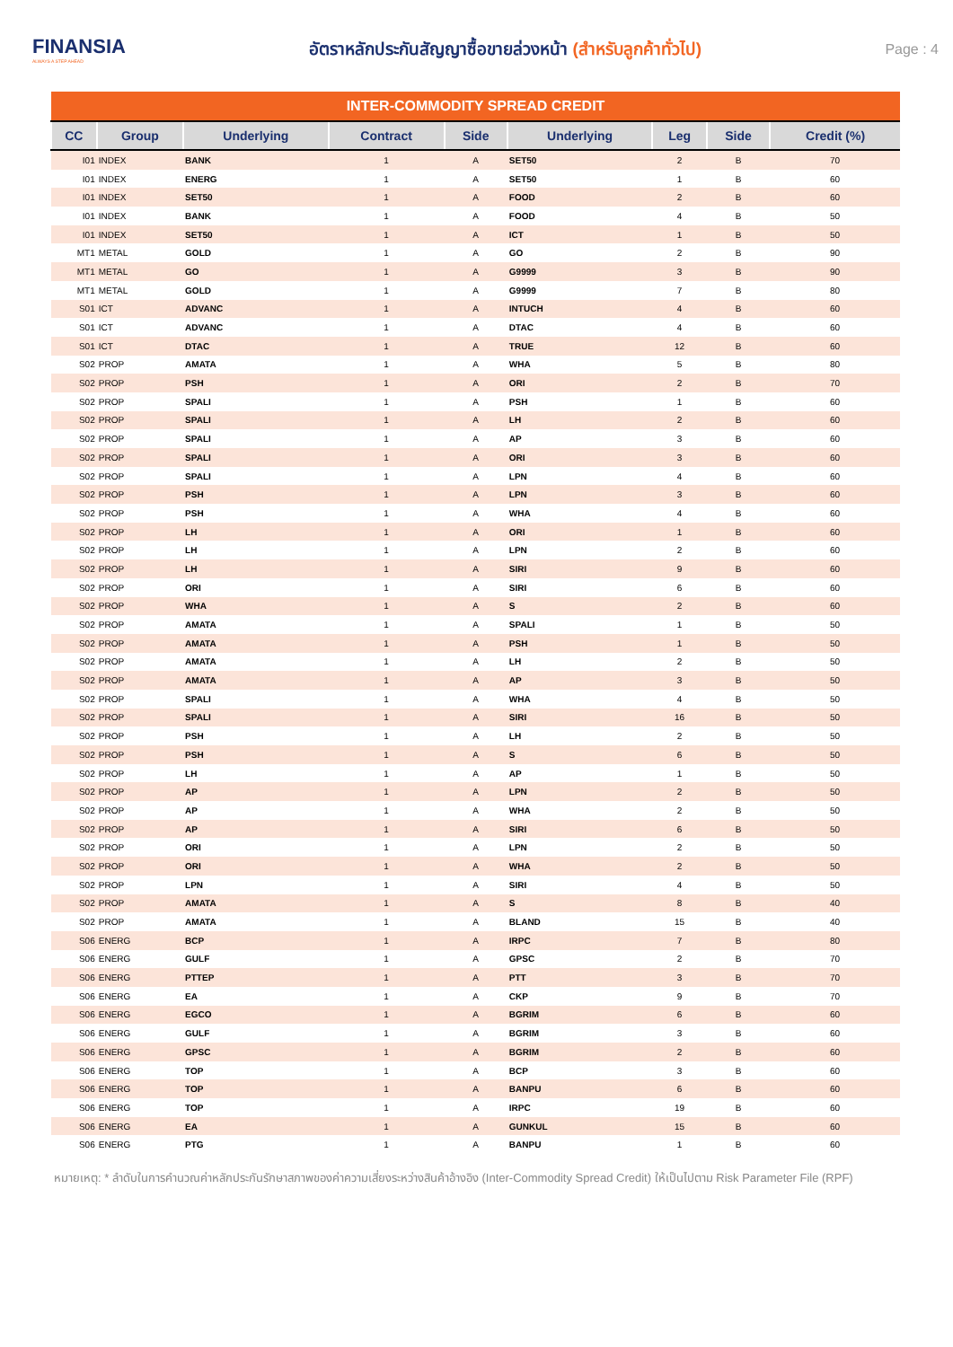FINANSIA
ALWAYS A STEP AHEAD
อัตราหลักประกันสัญญาซื้อขายล่วงหน้า (สำหรับลูกค้าทั่วไป)
Page : 4
| INTER-COMMODITY SPREAD CREDIT | | | | | | | | |
| CC | Group | Underlying | Contract | Side | Underlying | Leg | Side | Credit (%) |
| I01 | INDEX | BANK | 1 | A | SET50 | 2 | B | 70 |
| I01 | INDEX | ENERG | 1 | A | SET50 | 1 | B | 60 |
| I01 | INDEX | SET50 | 1 | A | FOOD | 2 | B | 60 |
| I01 | INDEX | BANK | 1 | A | FOOD | 4 | B | 50 |
| I01 | INDEX | SET50 | 1 | A | ICT | 1 | B | 50 |
| MT1 | METAL | GOLD | 1 | A | GO | 2 | B | 90 |
| MT1 | METAL | GO | 1 | A | G9999 | 3 | B | 90 |
| MT1 | METAL | GOLD | 1 | A | G9999 | 7 | B | 80 |
| S01 | ICT | ADVANC | 1 | A | INTUCH | 4 | B | 60 |
| S01 | ICT | ADVANC | 1 | A | DTAC | 4 | B | 60 |
| S01 | ICT | DTAC | 1 | A | TRUE | 12 | B | 60 |
| S02 | PROP | AMATA | 1 | A | WHA | 5 | B | 80 |
| S02 | PROP | PSH | 1 | A | ORI | 2 | B | 70 |
| S02 | PROP | SPALI | 1 | A | PSH | 1 | B | 60 |
| S02 | PROP | SPALI | 1 | A | LH | 2 | B | 60 |
| S02 | PROP | SPALI | 1 | A | AP | 3 | B | 60 |
| S02 | PROP | SPALI | 1 | A | ORI | 3 | B | 60 |
| S02 | PROP | SPALI | 1 | A | LPN | 4 | B | 60 |
| S02 | PROP | PSH | 1 | A | LPN | 3 | B | 60 |
| S02 | PROP | PSH | 1 | A | WHA | 4 | B | 60 |
| S02 | PROP | LH | 1 | A | ORI | 1 | B | 60 |
| S02 | PROP | LH | 1 | A | LPN | 2 | B | 60 |
| S02 | PROP | LH | 1 | A | SIRI | 9 | B | 60 |
| S02 | PROP | ORI | 1 | A | SIRI | 6 | B | 60 |
| S02 | PROP | WHA | 1 | A | S | 2 | B | 60 |
| S02 | PROP | AMATA | 1 | A | SPALI | 1 | B | 50 |
| S02 | PROP | AMATA | 1 | A | PSH | 1 | B | 50 |
| S02 | PROP | AMATA | 1 | A | LH | 2 | B | 50 |
| S02 | PROP | AMATA | 1 | A | AP | 3 | B | 50 |
| S02 | PROP | SPALI | 1 | A | WHA | 4 | B | 50 |
| S02 | PROP | SPALI | 1 | A | SIRI | 16 | B | 50 |
| S02 | PROP | PSH | 1 | A | LH | 2 | B | 50 |
| S02 | PROP | PSH | 1 | A | S | 6 | B | 50 |
| S02 | PROP | LH | 1 | A | AP | 1 | B | 50 |
| S02 | PROP | AP | 1 | A | LPN | 2 | B | 50 |
| S02 | PROP | AP | 1 | A | WHA | 2 | B | 50 |
| S02 | PROP | AP | 1 | A | SIRI | 6 | B | 50 |
| S02 | PROP | ORI | 1 | A | LPN | 2 | B | 50 |
| S02 | PROP | ORI | 1 | A | WHA | 2 | B | 50 |
| S02 | PROP | LPN | 1 | A | SIRI | 4 | B | 50 |
| S02 | PROP | AMATA | 1 | A | S | 8 | B | 40 |
| S02 | PROP | AMATA | 1 | A | BLAND | 15 | B | 40 |
| S06 | ENERG | BCP | 1 | A | IRPC | 7 | B | 80 |
| S06 | ENERG | GULF | 1 | A | GPSC | 2 | B | 70 |
| S06 | ENERG | PTTEP | 1 | A | PTT | 3 | B | 70 |
| S06 | ENERG | EA | 1 | A | CKP | 9 | B | 70 |
| S06 | ENERG | EGCO | 1 | A | BGRIM | 6 | B | 60 |
| S06 | ENERG | GULF | 1 | A | BGRIM | 3 | B | 60 |
| S06 | ENERG | GPSC | 1 | A | BGRIM | 2 | B | 60 |
| S06 | ENERG | TOP | 1 | A | BCP | 3 | B | 60 |
| S06 | ENERG | TOP | 1 | A | BANPU | 6 | B | 60 |
| S06 | ENERG | TOP | 1 | A | IRPC | 19 | B | 60 |
| S06 | ENERG | EA | 1 | A | GUNKUL | 15 | B | 60 |
| S06 | ENERG | PTG | 1 | A | BANPU | 1 | B | 60 |
หมายเหตุ: * ลำดับในการคำนวณค่าหลักประกันรักษาสภาพของค่าความเสี่ยงระหว่างสินค้าอ้างอิง (Inter-Commodity Spread Credit) ให้เป็นไปตาม Risk Parameter File (RPF)